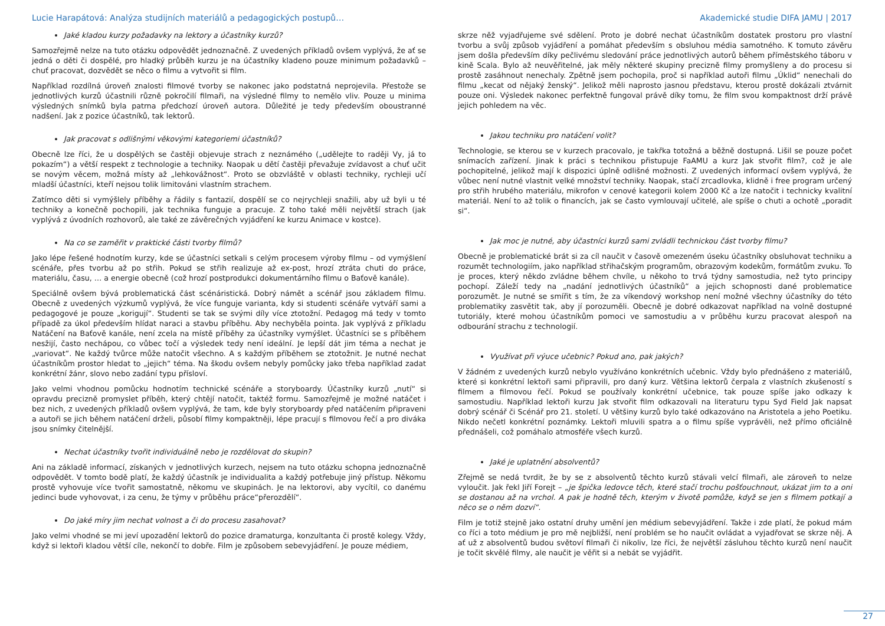Lucie Harapátová: Analýza studijních materiálů a pedagogických postupů… Akademické studie DIFA JAMU | 2017
Jaké kladou kurzy požadavky na lektory a účastníky kurzů?
Samozřejmě nelze na tuto otázku odpovědět jednoznačně. Z uvedených příkladů ovšem vyplývá, že ať se jedná o děti či dospělé, pro hladký průběh kurzu je na účastníky kladeno pouze minimum požadavků – chuť pracovat, dozvědět se něco o filmu a vytvořit si film.
Například rozdílná úroveň znalosti filmové tvorby se nakonec jako podstatná neprojevila. Přestože se jednotlivých kurzů účastnili různě pokročilí filmaři, na výsledné filmy to nemělo vliv. Pouze u minima výsledných snímků byla patrna předchozí úroveň autora. Důležité je tedy především oboustranné nadšení. Jak z pozice účastníků, tak lektorů.
Jak pracovat s odlišnými věkovými kategoriemi účastníků?
Obecně lze říci, že u dospělých se častěji objevuje strach z neznámého („udělejte to raději Vy, já to pokazím“) a větší respekt z technologie a techniky. Naopak u dětí častěji převažuje zvídavost a chuť učit se novým věcem, možná místy až „lehkovážnost“. Proto se obzvláště v oblasti techniky, rychleji učí mladší účastníci, kteří nejsou tolik limitováni vlastním strachem.
Zatímco děti si vymýšlely příběhy a řádily s fantazií, dospělí se co nejrychleji snažili, aby už byli u té techniky a konečně pochopili, jak technika funguje a pracuje. Z toho také měli největší strach (jak vyplývá z úvodních rozhovorů, ale také ze závěrečných vyjádření ke kurzu Animace v kostce).
Na co se zaměřit v praktické části tvorby filmů?
Jako lépe řešené hodnotím kurzy, kde se účastníci setkali s celým procesem výroby filmu – od vymýšlení scénáře, přes tvorbu až po střih. Pokud se střih realizuje až ex-post, hrozí ztráta chuti do práce, materiálu, času, … a energie obecně (což hrozí postprodukci dokumentárního filmu o Baťově kanále).
Speciálně ovšem bývá problematická část scénáristická. Dobrý námět a scénář jsou základem filmu. Obecně z uvedených výzkumů vyplývá, že více funguje varianta, kdy si studenti scénáře vytváří sami a pedagogové je pouze „korigují“. Studenti se tak se svými díly více ztotožní. Pedagog má tedy v tomto případě za úkol především hlídat naraci a stavbu příběhu. Aby nechyběla pointa. Jak vyplývá z příkladu Natáčení na Baťově kanále, není zcela na místě příběhy za účastníky vymýšlet. Účastníci se s příběhem nesžijí, často nechápou, co vůbec točí a výsledek tedy není ideální. Je lepší dát jim téma a nechat je „variovat“. Ne každý tvůrce může natočit všechno. A s každým příběhem se ztotožnit. Je nutné nechat účastníkům prostor hledat to „jejich“ téma. Na škodu ovšem nebyly pomůcky jako třeba například zadat konkrétní žánr, slovo nebo zadání typu přísloví.
Jako velmi vhodnou pomůcku hodnotím technické scénáře a storyboardy. Účastníky kurzů „nutí“ si opravdu precizně promyslet příběh, který chtějí natočit, taktéž formu. Samozřejmě je možné natáčet i bez nich, z uvedených příkladů ovšem vyplývá, že tam, kde byly storyboardy před natáčením připraveni a autoři se jich během natáčení drželi, působí filmy kompaktněji, lépe pracují s filmovou řečí a pro diváka jsou snímky čitelnější.
Nechat účastníky tvořit individuálně nebo je rozdělovat do skupin?
Ani na základě informací, získaných v jednotlivých kurzech, nejsem na tuto otázku schopna jednoznačně odpovědět. V tomto bodě platí, že každý účastník je individualita a každý potřebuje jiný přístup. Někomu prostě vyhovuje více tvořit samostatně, někomu ve skupinách. Je na lektorovi, aby vycítil, co danému jedinci bude vyhovovat, i za cenu, že týmy v průběhu práce“přerozdělí“.
Do jaké míry jim nechat volnost a či do procesu zasahovat?
Jako velmi vhodné se mi jeví upozadění lektorů do pozice dramaturga, konzultanta či prostě kolegy. Vždy, když si lektoři kladou větší cíle, nekončí to dobře. Film je způsobem sebevyjádření. Je pouze médiem,
skrze něž vyjadřujeme své sdělení. Proto je dobré nechat účastníkům dostatek prostoru pro vlastní tvorbu a svůj způsob vyjádření a pomáhat především s obsluhou média samotného. K tomuto závěru jsem došla především díky pečlivému sledování práce jednotlivých autorů během příměstského táboru v kině Scala. Bylo až neuvěřitelné, jak měly některé skupiny precizně filmy promyšleny a do procesu si prostě zasáhnout nenechaly. Zpětně jsem pochopila, proč si například autoři filmu „Úklid“ nenechali do filmu „kecat od nějaký ženský“. Jelikož měli naprosto jasnou představu, kterou prostě dokázali ztvárnit pouze oni. Výsledek nakonec perfektně fungoval právě díky tomu, že film svou kompaktnost drží právě jejich pohledem na věc.
Jakou techniku pro natáčení volit?
Technologie, se kterou se v kurzech pracovalo, je takřka totožná a běžně dostupná. Lišil se pouze počet snímacích zařízení. Jinak k práci s technikou přistupuje FaAMU a kurz Jak stvořit film?, což je ale pochopitelné, jelikož mají k dispozici úplně odlišné možnosti. Z uvedených informací ovšem vyplývá, že vůbec není nutné vlastnit velké množství techniky. Naopak, stačí zrcadlovka, klidně i free program určený pro střih hrubého materiálu, mikrofon v cenové kategorii kolem 2000 Kč a lze natočit i technicky kvalitní materiál. Není to až tolik o financích, jak se často vymlouvají učitelé, ale spíše o chuti a ochotě „poradit si“.
Jak moc je nutné, aby účastníci kurzů sami zvládli technickou část tvorby filmu?
Obecně je problematické brát si za cíl naučit v časově omezeném úseku účastníky obsluhovat techniku a rozumět technologiím, jako například střihačským programům, obrazovým kodekům, formátům zvuku. To je proces, který někdo zvládne během chvíle, u někoho to trvá týdny samostudia, než tyto principy pochopí. Záleží tedy na „nadání jednotlivých účastníků“ a jejich schopnosti dané problematice porozumět. Je nutné se smířit s tím, že za víkendový workshop není možné všechny účastníky do této problematiky zasvětit tak, aby jí porozuměli. Obecně je dobré odkazovat například na volně dostupné tutoriály, které mohou účastníkům pomoci ve samostudiu a v průběhu kurzu pracovat alespoň na odbourání strachu z technologií.
Využívat při výuce učebnic? Pokud ano, pak jakých?
V žádném z uvedených kurzů nebylo využíváno konkrétních učebnic. Vždy bylo přednášeno z materiálů, které si konkrétní lektoři sami připravili, pro daný kurz. Většina lektorů čerpala z vlastních zkušeností s filmem a filmovou řečí. Pokud se používaly konkrétní učebnice, tak pouze spíše jako odkazy k samostudiu. Například lektoři kurzu Jak stvořit film odkazovali na literaturu typu Syd Field Jak napsat dobrý scénář či Scénář pro 21. století. U většiny kurzů bylo také odkazováno na Aristotela a jeho Poetiku. Nikdo nečetl konkrétní poznámky. Lektoři mluvili spatra a o filmu spíše vyprávěli, než přímo oficiálně přednášeli, což pomáhalo atmosféře všech kurzů.
Jaké je uplatnění absolventů?
Zřejmě se nedá tvrdit, že by se z absolventů těchto kurzů stávali velcí filmaři, ale zároveň to nelze vyloučit. Jak řekl Jiří Forejt – „je špička ledovce těch, které stačí trochu pošťouchnout, ukázat jim to a oni se dostanou až na vrchol. A pak je hodně těch, kterým v životě pomůže, když se jen s filmem potkají a něco se o něm dozví“.
Film je totiž stejně jako ostatní druhy umění jen médium sebevyjádření. Takže i zde platí, že pokud mám co říci a toto médium je pro mě nejbližší, není problém se ho naučit ovládat a vyjadřovat se skrze něj. A ať už z absolventů budou světoví filmaři či nikoliv, lze říci, že největší zásluhou těchto kurzů není naučit je točit skvělé filmy, ale naučit je věřit si a nebát se vyjádřit.
27